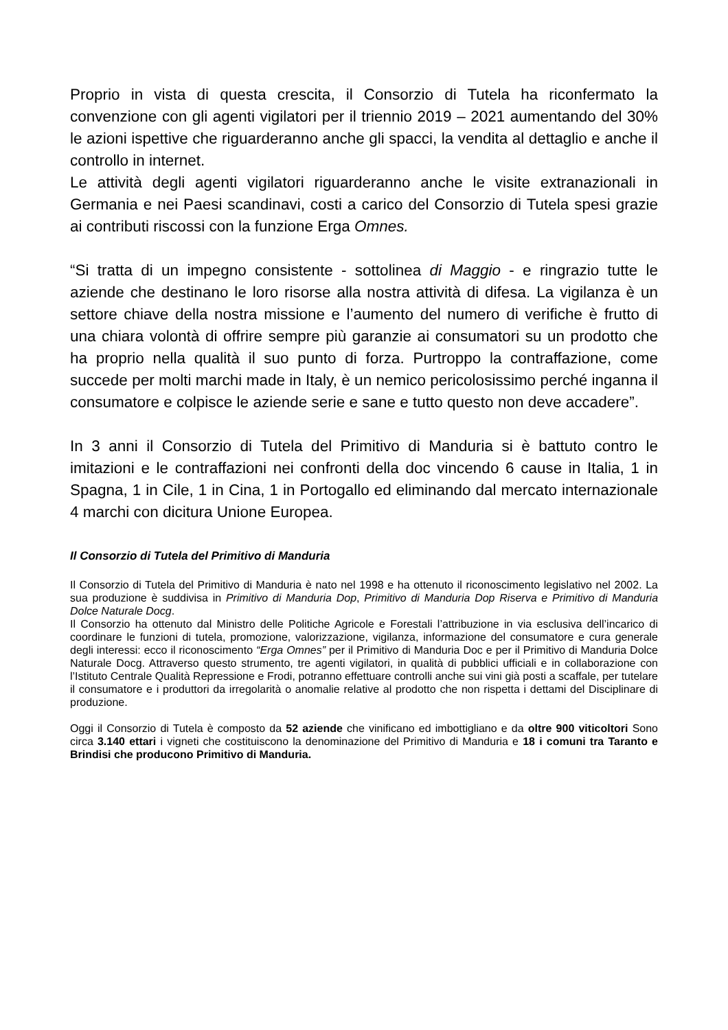Proprio in vista di questa crescita, il Consorzio di Tutela ha riconfermato la convenzione con gli agenti vigilatori per il triennio 2019 – 2021 aumentando del 30% le azioni ispettive che riguarderanno anche gli spacci, la vendita al dettaglio e anche il controllo in internet.
Le attività degli agenti vigilatori riguarderanno anche le visite extranazionali in Germania e nei Paesi scandinavi, costi a carico del Consorzio di Tutela spesi grazie ai contributi riscossi con la funzione Erga Omnes.
“Si tratta di un impegno consistente - sottolinea di Maggio - e ringrazio tutte le aziende che destinano le loro risorse alla nostra attività di difesa. La vigilanza è un settore chiave della nostra missione e l’aumento del numero di verifiche è frutto di una chiara volontà di offrire sempre più garanzie ai consumatori su un prodotto che ha proprio nella qualità il suo punto di forza. Purtroppo la contraffazione, come succede per molti marchi made in Italy, è un nemico pericolosissimo perché inganna il consumatore e colpisce le aziende serie e sane e tutto questo non deve accadere”.
In 3 anni il Consorzio di Tutela del Primitivo di Manduria si è battuto contro le imitazioni e le contraffazioni nei confronti della doc vincendo 6 cause in Italia, 1 in Spagna, 1 in Cile, 1 in Cina, 1 in Portogallo ed eliminando dal mercato internazionale 4 marchi con dicitura Unione Europea.
Il Consorzio di Tutela del Primitivo di Manduria
Il Consorzio di Tutela del Primitivo di Manduria è nato nel 1998 e ha ottenuto il riconoscimento legislativo nel 2002. La sua produzione è suddivisa in Primitivo di Manduria Dop, Primitivo di Manduria Dop Riserva e Primitivo di Manduria Dolce Naturale Docg.
Il Consorzio ha ottenuto dal Ministro delle Politiche Agricole e Forestali l’attribuzione in via esclusiva dell’incarico di coordinare le funzioni di tutela, promozione, valorizzazione, vigilanza, informazione del consumatore e cura generale degli interessi: ecco il riconoscimento “Erga Omnes” per il Primitivo di Manduria Doc e per il Primitivo di Manduria Dolce Naturale Docg. Attraverso questo strumento, tre agenti vigilatori, in qualità di pubblici ufficiali e in collaborazione con l’Istituto Centrale Qualità Repressione e Frodi, potranno effettuare controlli anche sui vini già posti a scaffale, per tutelare il consumatore e i produttori da irregolarità o anomalie relative al prodotto che non rispetta i dettami del Disciplinare di produzione.
Oggi il Consorzio di Tutela è composto da 52 aziende che vinificano ed imbottigliano e da oltre 900 viticoltori Sono circa 3.140 ettari i vigneti che costituiscono la denominazione del Primitivo di Manduria e 18 i comuni tra Taranto e Brindisi che producono Primitivo di Manduria.